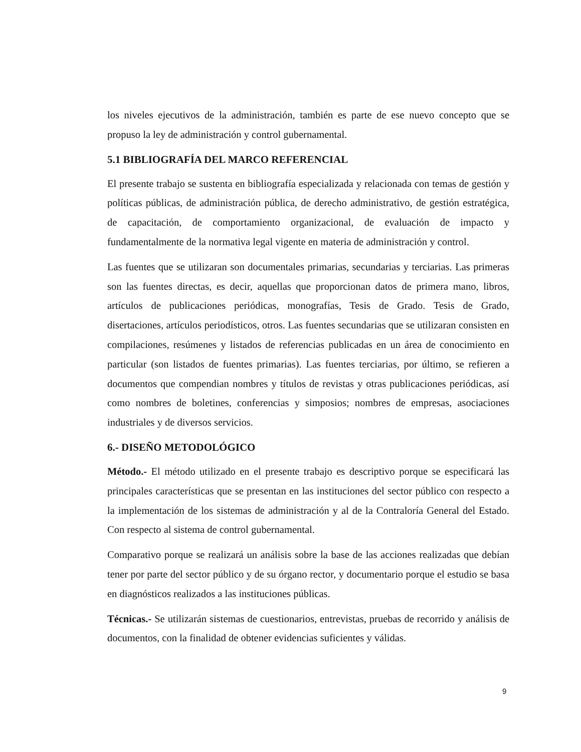los niveles ejecutivos de la administración, también es parte de ese nuevo concepto que se propuso la ley de administración y control gubernamental.
5.1 BIBLIOGRAFÍA DEL MARCO REFERENCIAL
El presente trabajo se sustenta en bibliografía especializada y relacionada con temas de gestión y políticas públicas, de administración pública, de derecho administrativo, de gestión estratégica, de capacitación, de comportamiento organizacional, de evaluación de impacto y fundamentalmente de la normativa legal vigente en materia de administración y control.
Las fuentes que se utilizaran son documentales primarias, secundarias y terciarias. Las primeras son las fuentes directas, es decir, aquellas que proporcionan datos de primera mano, libros, artículos de publicaciones periódicas, monografías, Tesis de Grado. Tesis de Grado, disertaciones, artículos periodísticos, otros. Las fuentes secundarias que se utilizaran consisten en compilaciones, resúmenes y listados de referencias publicadas en un área de conocimiento en particular (son listados de fuentes primarias). Las fuentes terciarias, por último, se refieren a documentos que compendian nombres y títulos de revistas y otras publicaciones periódicas, así como nombres de boletines, conferencias y simposios; nombres de empresas, asociaciones industriales y de diversos servicios.
6.- DISEÑO METODOLÓGICO
Método.- El método utilizado en el presente trabajo es descriptivo porque se especificará las principales características que se presentan en las instituciones del sector público con respecto a la implementación de los sistemas de administración y al de la Contraloría General del Estado. Con respecto al sistema de control gubernamental.
Comparativo porque se realizará un análisis sobre la base de las acciones realizadas que debían tener por parte del sector público y de su órgano rector, y documentario porque el estudio se basa en diagnósticos realizados a las instituciones públicas.
Técnicas.- Se utilizarán sistemas de cuestionarios, entrevistas, pruebas de recorrido y análisis de documentos, con la finalidad de obtener evidencias suficientes y válidas.
9